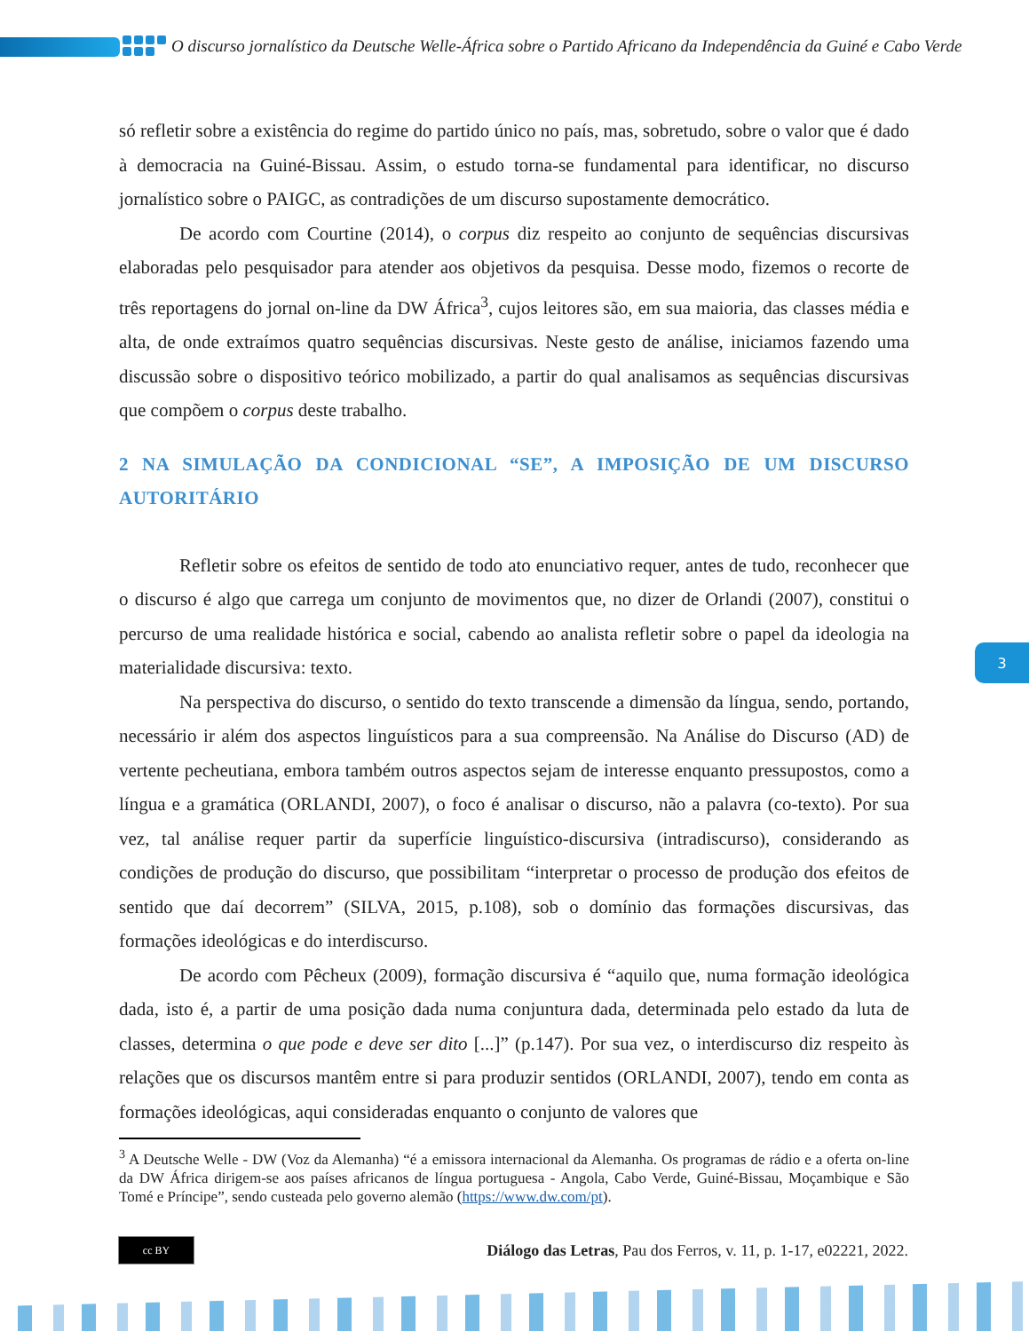O discurso jornalístico da Deutsche Welle-África sobre o Partido Africano da Independência da Guiné e Cabo Verde
só refletir sobre a existência do regime do partido único no país, mas, sobretudo, sobre o valor que é dado à democracia na Guiné-Bissau. Assim, o estudo torna-se fundamental para identificar, no discurso jornalístico sobre o PAIGC, as contradições de um discurso supostamente democrático.
De acordo com Courtine (2014), o corpus diz respeito ao conjunto de sequências discursivas elaboradas pelo pesquisador para atender aos objetivos da pesquisa. Desse modo, fizemos o recorte de três reportagens do jornal on-line da DW África<sup>3</sup>, cujos leitores são, em sua maioria, das classes média e alta, de onde extraímos quatro sequências discursivas. Neste gesto de análise, iniciamos fazendo uma discussão sobre o dispositivo teórico mobilizado, a partir do qual analisamos as sequências discursivas que compõem o corpus deste trabalho.
2 NA SIMULAÇÃO DA CONDICIONAL “SE”, A IMPOSIÇÃO DE UM DISCURSO AUTORITÁRIO
Refletir sobre os efeitos de sentido de todo ato enunciativo requer, antes de tudo, reconhecer que o discurso é algo que carrega um conjunto de movimentos que, no dizer de Orlandi (2007), constitui o percurso de uma realidade histórica e social, cabendo ao analista refletir sobre o papel da ideologia na materialidade discursiva: texto.
Na perspectiva do discurso, o sentido do texto transcende a dimensão da língua, sendo, portando, necessário ir além dos aspectos linguísticos para a sua compreensão. Na Análise do Discurso (AD) de vertente pecheutiana, embora também outros aspectos sejam de interesse enquanto pressupostos, como a língua e a gramática (ORLANDI, 2007), o foco é analisar o discurso, não a palavra (co-texto). Por sua vez, tal análise requer partir da superfície linguístico-discursiva (intradiscurso), considerando as condições de produção do discurso, que possibilitam “interpretar o processo de produção dos efeitos de sentido que daí decorrem” (SILVA, 2015, p.108), sob o domínio das formações discursivas, das formações ideológicas e do interdiscurso.
De acordo com Pêcheux (2009), formação discursiva é “aquilo que, numa formação ideológica dada, isto é, a partir de uma posição dada numa conjuntura dada, determinada pelo estado da luta de classes, determina o que pode e deve ser dito [...]” (p.147). Por sua vez, o interdiscurso diz respeito às relações que os discursos mantêm entre si para produzir sentidos (ORLANDI, 2007), tendo em conta as formações ideológicas, aqui consideradas enquanto o conjunto de valores que
<sup>3</sup> A Deutsche Welle - DW (Voz da Alemanha) “é a emissora internacional da Alemanha. Os programas de rádio e a oferta on-line da DW África dirigem-se aos países africanos de língua portuguesa - Angola, Cabo Verde, Guiné-Bissau, Moçambique e São Tomé e Príncipe”, sendo custeada pelo governo alemão (https://www.dw.com/pt).
3
cc BY
Diálogo das Letras, Pau dos Ferros, v. 11, p. 1-17, e02221, 2022.